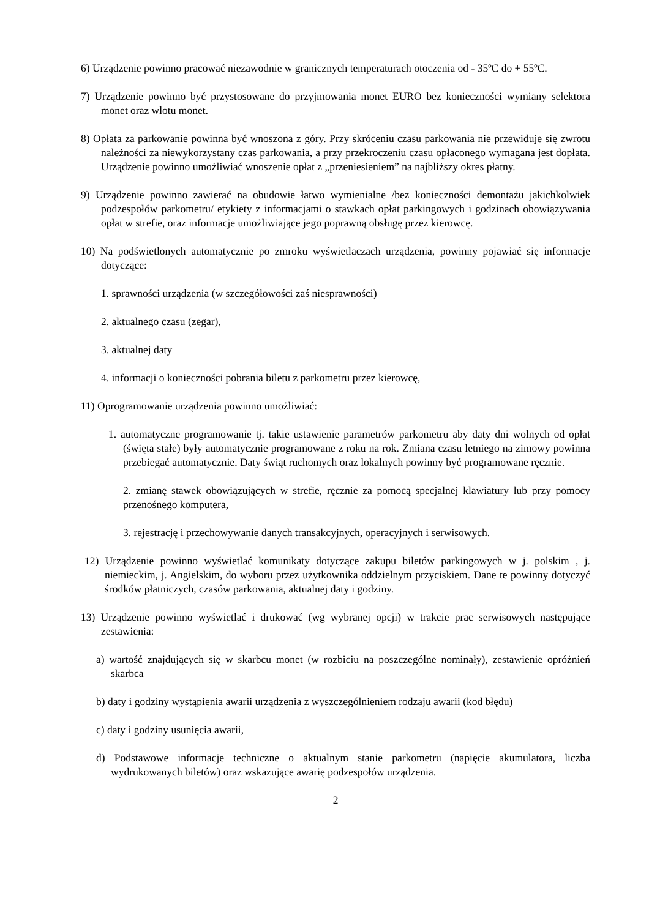6) Urządzenie powinno pracować niezawodnie w granicznych temperaturach otoczenia od - 35ºC do + 55ºC.
7) Urządzenie powinno być przystosowane do przyjmowania monet EURO bez konieczności wymiany selektora monet oraz wlotu monet.
8) Opłata za parkowanie powinna być wnoszona z góry. Przy skróceniu czasu parkowania nie przewiduje się zwrotu należności za niewykorzystany czas parkowania, a przy przekroczeniu czasu opłaconego wymagana jest dopłata. Urządzenie powinno umożliwiać wnoszenie opłat z „przeniesieniem” na najbliższy okres płatny.
9) Urządzenie powinno zawierać na obudowie łatwo wymienialne /bez konieczności demontażu jakichkolwiek podzespołów parkometru/ etykiety z informacjami o stawkach opłat parkingowych i godzinach obowiązywania opłat w strefie, oraz informacje umożliwiające jego poprawną obsługę przez kierowcę.
10) Na podświetlonych automatycznie po zmroku wyświetlaczach urządzenia, powinny pojawiać się informacje dotyczące:
1. sprawności urządzenia (w szczegółowości zaś niesprawności)
2. aktualnego czasu (zegar),
3. aktualnej daty
4. informacji o konieczności pobrania biletu z parkometru przez kierowcę,
11) Oprogramowanie urządzenia powinno umożliwiać:
1. automatyczne programowanie tj. takie ustawienie parametrów parkometru aby daty dni wolnych od opłat (święta stałe) były automatycznie programowane z roku na rok. Zmiana czasu letniego na zimowy powinna przebiegać automatycznie. Daty świąt ruchomych oraz lokalnych powinny być programowane ręcznie.
2. zmianę stawek obowiązujących w strefie, ręcznie za pomocą specjalnej klawiatury lub przy pomocy przenośnego komputera,
3. rejestrację i przechowywanie danych transakcyjnych, operacyjnych i serwisowych.
12) Urządzenie powinno wyświetlać komunikaty dotyczące zakupu biletów parkingowych w j. polskim , j. niemieckim, j. Angielskim, do wyboru przez użytkownika oddzielnym przyciskiem. Dane te powinny dotyczyć środków płatniczych, czasów parkowania, aktualnej daty i godziny.
13) Urządzenie powinno wyświetlać i drukować (wg wybranej opcji) w trakcie prac serwisowych następujące zestawienia:
a) wartość znajdujących się w skarbcu monet (w rozbiciu na poszczególne nominały), zestawienie opróżnień skarbca
b) daty i godziny wystąpienia awarii urządzenia z wyszczególnieniem rodzaju awarii (kod błędu)
c) daty i godziny usunięcia awarii,
d) Podstawowe informacje techniczne o aktualnym stanie parkometru (napięcie akumulatora, liczba wydrukowanych biletów) oraz wskazujące awarię podzespołów urządzenia.
2